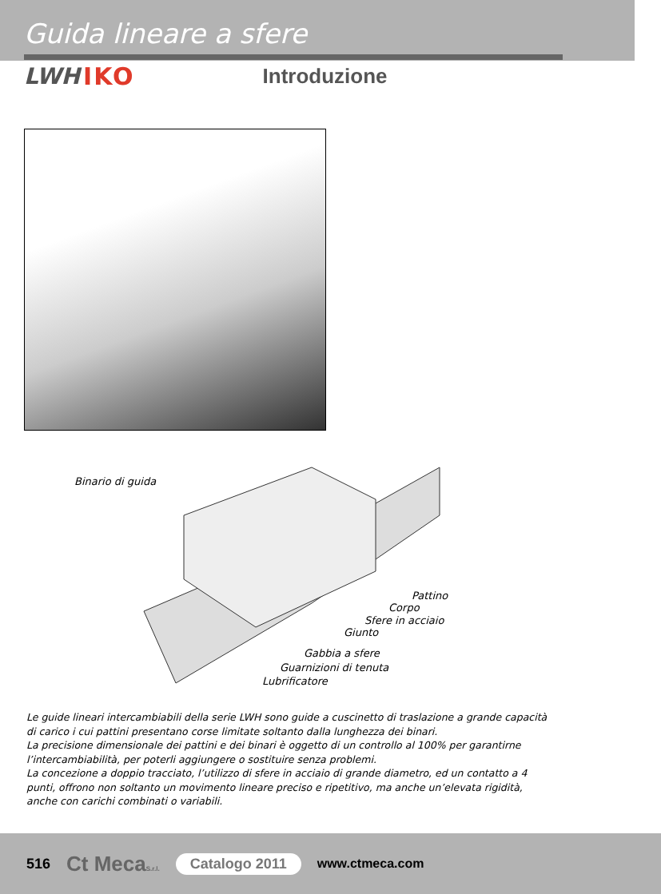Guida lineare a sfere
LWH IKO Introduzione
Binario di guida
Pattino
Corpo
Sfere in acciaio
Giunto
Gabbia a sfere
Guarnizioni di tenuta
Lubrificatore
Le guide lineari intercambiabili della serie LWH sono guide a cuscinetto di traslazione a grande capacità di carico i cui pattini presentano corse limitate soltanto dalla lunghezza dei binari.
La precisione dimensionale dei pattini e dei binari è oggetto di un controllo al 100% per garantirne l’intercambiabilità, per poterli aggiungere o sostituire senza problemi.
La concezione a doppio tracciato, l’utilizzo di sfere in acciaio di grande diametro, ed un contatto a 4 punti, offrono non soltanto un movimento lineare preciso e ripetitivo, ma anche un’elevata rigidità, anche con carichi combinati o variabili.
516 Ct MecaS.r.l. Catalogo 2011 www.ctmeca.com